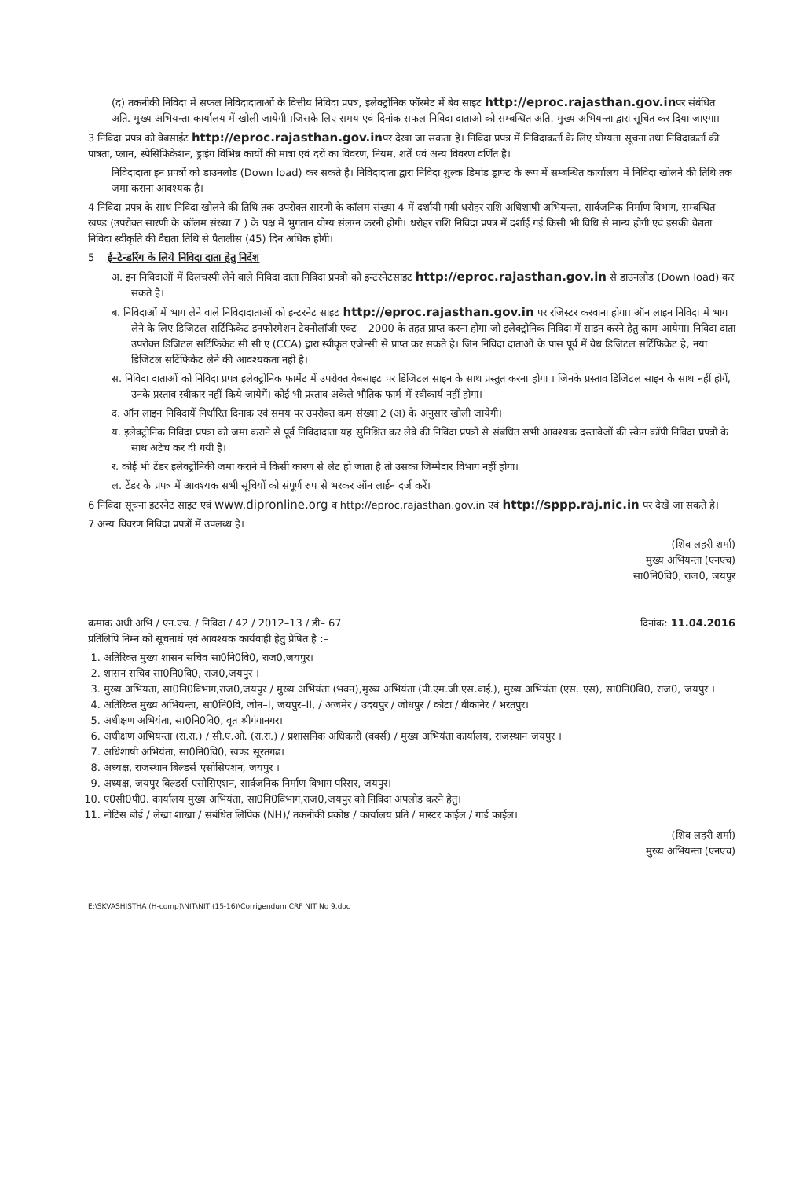(द) तकनीकी निविदा में सफल निविदादाताओं के वित्तीय निविदा प्रपत्र, इलेक्ट्रोनिक फॉरमेट में बेव साइट http://eproc.rajasthan.gov.inपर संबंधित अति. मुख्य अभियन्ता कार्यालय में खोली जायेगी ।जिसके लिए समय एवं दिनांक सफल निविदा दाताओ को सम्बन्धित अति. मुख्य अभियन्ता द्वारा सूचित कर दिया जाएगा।
3 निविदा प्रपत्र को वेबसाईट http://eproc.rajasthan.gov.inपर देखा जा सकता है। निविदा प्रपत्र में निविदाकर्ता के लिए योग्यता सूचना तथा निविदाकर्ता की पात्रता, प्लान, स्पेसिफिकेशन, ड्राइंग विभिन्न कार्यों की मात्रा एवं दरों का विवरण, नियम, शर्तें एवं अन्य विवरण वर्णित है।
निविदादाता इन प्रपत्रों को डाउनलोड (Down load) कर सकते है। निविदादाता द्वारा निविदा शुल्क डिमांड ड्राफ्ट के रूप में सम्बन्धित कार्यालय में निविदा खोलने की तिथि तक जमा कराना आवश्यक है।
4 निविदा प्रपत्र के साथ निविदा खोलने की तिथि तक उपरोक्त सारणी के कॉलम संख्या 4 में दर्शायी गयी धरोहर राशि अधिशाषी अभियन्ता, सार्वजनिक निर्माण विभाग, सम्बन्धित खण्ड (उपरोक्त सारणी के कॉलम संख्या 7 ) के पक्ष में भुगतान योग्य संलग्न करनी होगी। धरोहर राशि निविदा प्रपत्र में दर्शाई गई किसी भी विधि से मान्य होगी एवं इसकी वैद्यता निविदा स्वीकृति की वैद्यता तिथि से पैतालीस (45) दिन अधिक होगी।
5 ई–टेन्डरिंग के लिये निविदा दाता हेतु निर्देश
अ. इन निविदाओं में दिलचस्पी लेने वाले निविदा दाता निविदा प्रपत्रो को इन्टरनेटसाइट http://eproc.rajasthan.gov.in से डाउनलोड (Down load) कर सकते है।
ब. निविदाओं में भाग लेने वाले निविदादाताओं को इन्टरनेट साइट http://eproc.rajasthan.gov.in पर रजिस्टर करवाना होगा। ऑन लाइन निविदा में भाग लेने के लिए डिजिटल सर्टिफिकेट इनफोरमेशन टेक्नोलॉजी एक्ट – 2000 के तहत प्राप्त करना होगा जो इलेक्ट्रोनिक निविदा में साइन करने हेतु काम आयेगा। निविदा दाता उपरोक्त डिजिटल सर्टिफिकेट सी सी ए (CCA) द्वारा स्वीकृत एजेन्सी से प्राप्त कर सकते है। जिन निविदा दाताओं के पास पूर्व में वैध डिजिटल सर्टिफिकेट है, नया डिजिटल सर्टिफिकेट लेने की आवश्यकता नही है।
स. निविदा दाताओं को निविदा प्रपत्र इलेक्ट्रोनिक फार्मेट में उपरोक्त वेबसाइट पर डिजिटल साइन के साथ प्रस्तुत करना होगा । जिनके प्रस्ताव डिजिटल साइन के साथ नहीं होगें, उनके प्रस्ताव स्वीकार नहीं किये जायेगें। कोई भी प्रस्ताव अकेले भौतिक फार्म में स्वीकार्य नहीं होगा।
द. ऑन लाइन निविदायें निर्धारित दिनाक एवं समय पर उपरोक्त कम संख्या 2 (अ) के अनुसार खोली जायेगी।
य. इलेक्ट्रोनिक निविदा प्रपत्रा को जमा कराने से पूर्व निविदादाता यह सुनिश्चित कर लेवे की निविदा प्रपत्रों से संबंधित सभी आवश्यक दस्तावेजों की स्केन कॉपी निविदा प्रपत्रों के साथ अटेच कर दी गयी है।
र. कोई भी टेंडर इलेक्ट्रोनिकी जमा कराने में किसी कारण से लेट हो जाता है तो उसका जिम्मेदार विभाग नहीं होगा।
ल. टेंडर के प्रपत्र में आवश्यक सभी सूचियों को संपूर्ण रुप से भरकर ऑन लाईन दर्ज करें।
6 निविदा सूचना इटरनेट साइट एवं www.dipronline.org व http://eproc.rajasthan.gov.in एवं http://sppp.raj.nic.in पर देखें जा सकते है।
7 अन्य विवरण निविदा प्रपत्रों में उपलब्ध है।
(शिव लहरी शर्मा)
मुख्य अभियन्ता (एनएच)
सा0नि0वि0, राज0, जयपुर
क्रमाक अधी अभि / एन.एच. / निविदा / 42 / 2012–13 / डी– 67 दिनांक: 11.04.2016
प्रतिलिपि निम्न को सूचनार्थ एवं आवश्यक कार्यवाही हेतु प्रेषित है :–
1. अतिरिक्त मुख्य शासन सचिव सा0नि0वि0, राज0,जयपुर।
2. शासन सचिव सा0नि0वि0, राज0,जयपुर ।
3. मुख्य अभियता, सा0नि0विभाग,राज0,जयपुर / मुख्य अभियंता (भवन),मुख्य अभियंता (पी.एम.जी.एस.वाई.), मुख्य अभियंता (एस. एस), सा0नि0वि0, राज0, जयपुर ।
4. अतिरिक्त मुख्य अभियन्ता, सा0नि0वि, जोन–I, जयपुर–II, / अजमेर / उदयपुर / जोधपुर / कोटा / बीकानेर / भरतपुर।
5. अधीक्षण अभियंता, सा0नि0वि0, वृत श्रीगंगानगर।
6. अधीक्षण अभियन्ता (रा.रा.) / सी.ए.ओ. (रा.रा.) / प्रशासनिक अधिकारी (वर्क्स) / मुख्य अभियंता कार्यालय, राजस्थान जयपुर ।
7. अधिशाषी अभियंता, सा0नि0वि0, खण्ड सूरतगढ।
8. अध्यक्ष, राजस्थान बिल्डर्स एसोसिएशन, जयपुर ।
9. अध्यक्ष, जयपुर बिल्डर्स एसोसिएशन, सार्वजनिक निर्माण विभाग परिसर, जयपुर।
10. ए0सी0पी0. कार्यालय मुख्य अभियंता, सा0नि0विभाग,राज0,जयपुर को निविदा अपलोड करने हेतु।
11. नोटिस बोर्ड / लेखा शाखा / संबंधित लिपिक (NH)/ तकनीकी प्रकोष्ठ / कार्यालय प्रति / मास्टर फाईल / गार्ड फाईल।
(शिव लहरी शर्मा)
मुख्य अभियन्ता (एनएच)
E:\SKVASHISTHA (H-comp)\NIT\NIT (15-16)\Corrigendum CRF NIT No 9.doc